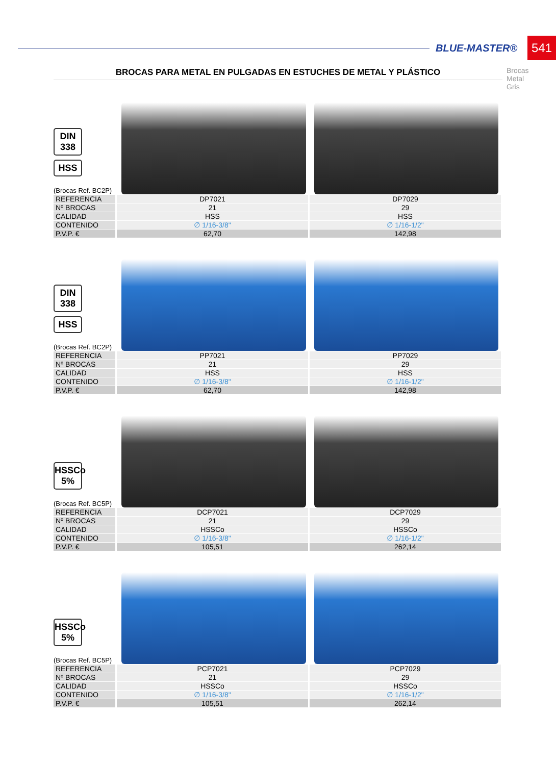BLUE-MASTER®
541
BROCAS PARA METAL EN PULGADAS EN ESTUCHES DE METAL Y PLÁSTICO
Brocas Metal
Gris
DIN
338
HSS
(Brocas Ref. BC2P)
| REFERENCIA | DP7021 | DP7029 |
| Nº BROCAS | 21 | 29 |
| CALIDAD | HSS | HSS |
| CONTENIDO | ∅ 1/16-3/8" | ∅ 1/16-1/2" |
| P.V.P. € | 62,70 | 142,98 |
DIN
338
HSS
(Brocas Ref. BC2P)
| REFERENCIA | PP7021 | PP7029 |
| Nº BROCAS | 21 | 29 |
| CALIDAD | HSS | HSS |
| CONTENIDO | ∅ 1/16-3/8" | ∅ 1/16-1/2" |
| P.V.P. € | 62,70 | 142,98 |
HSSCo
5%
(Brocas Ref. BC5P)
| REFERENCIA | DCP7021 | DCP7029 |
| Nº BROCAS | 21 | 29 |
| CALIDAD | HSSCo | HSSCo |
| CONTENIDO | ∅ 1/16-3/8" | ∅ 1/16-1/2" |
| P.V.P. € | 105,51 | 262,14 |
HSSCo
5%
(Brocas Ref. BC5P)
| REFERENCIA | PCP7021 | PCP7029 |
| Nº BROCAS | 21 | 29 |
| CALIDAD | HSSCo | HSSCo |
| CONTENIDO | ∅ 1/16-3/8" | ∅ 1/16-1/2" |
| P.V.P. € | 105,51 | 262,14 |